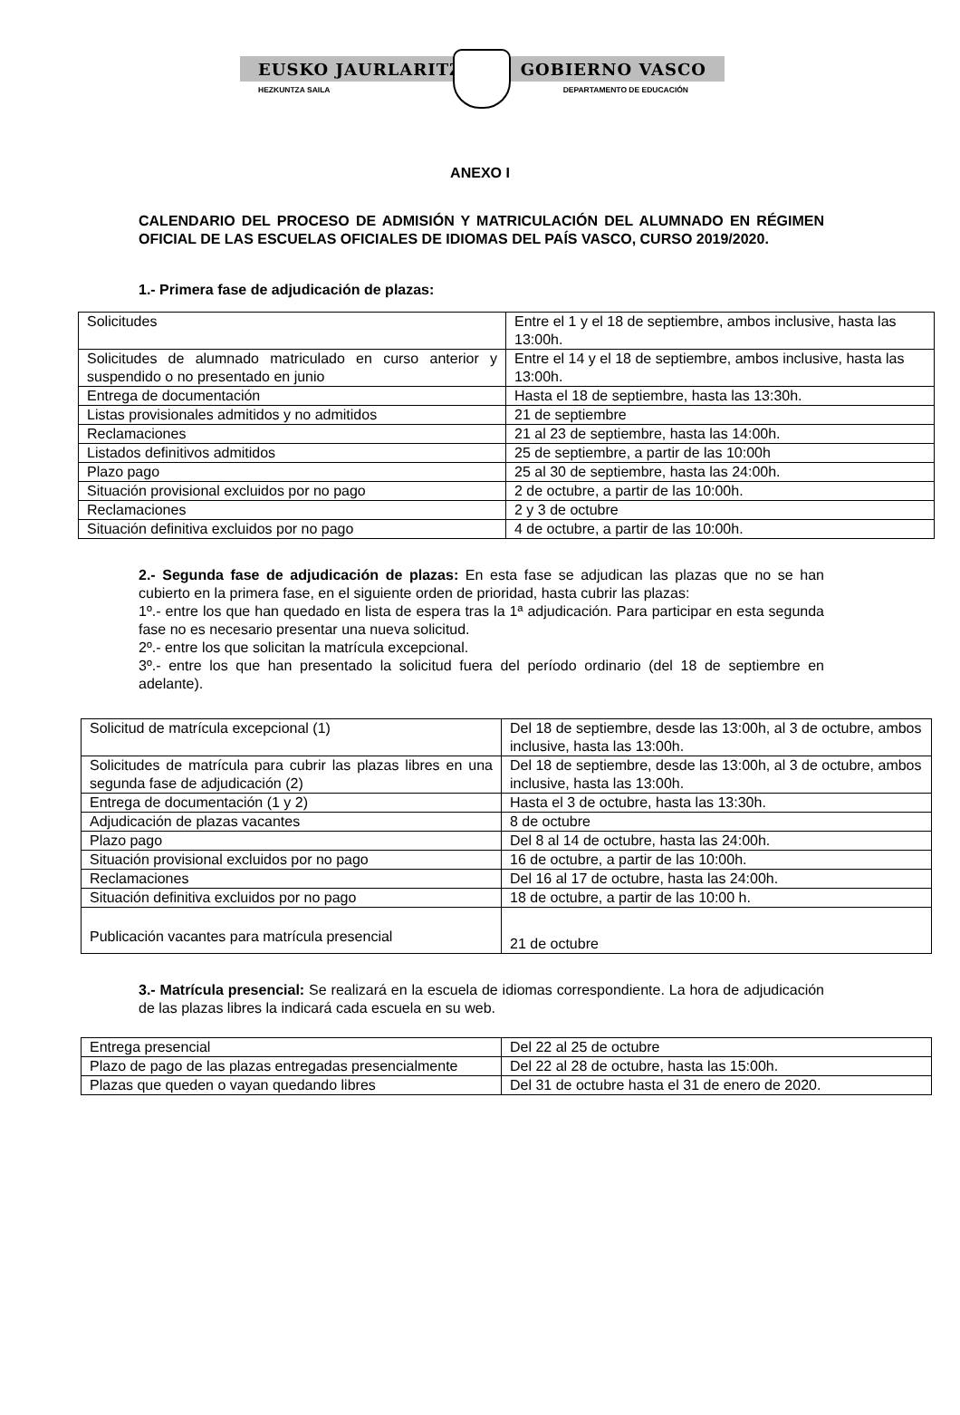EUSKO JAURLARITZA GOBIERNO VASCO
HEZKUNTZA SAILA DEPARTAMENTO DE EDUCACIÓN
ANEXO I
CALENDARIO DEL PROCESO DE ADMISIÓN Y MATRICULACIÓN DEL ALUMNADO EN RÉGIMEN OFICIAL DE LAS ESCUELAS OFICIALES DE IDIOMAS DEL PAÍS VASCO, CURSO 2019/2020.
1.- Primera fase de adjudicación de plazas:
| Solicitudes | Entre el 1 y el 18 de septiembre, ambos inclusive, hasta las 13:00h. |
| Solicitudes de alumnado matriculado en curso anterior y suspendido o no presentado en junio | Entre el 14 y el 18 de septiembre, ambos inclusive, hasta las 13:00h. |
| Entrega de documentación | Hasta el 18 de septiembre, hasta las 13:30h. |
| Listas provisionales admitidos y no admitidos | 21 de septiembre |
| Reclamaciones | 21 al 23 de septiembre, hasta las 14:00h. |
| Listados definitivos admitidos | 25 de septiembre, a partir de las 10:00h |
| Plazo pago | 25 al 30 de septiembre, hasta las 24:00h. |
| Situación provisional excluidos por no pago | 2 de octubre, a partir de las 10:00h. |
| Reclamaciones | 2 y 3 de octubre |
| Situación definitiva excluidos por no pago | 4 de octubre, a partir de las 10:00h. |
2.- Segunda fase de adjudicación de plazas: En esta fase se adjudican las plazas que no se han cubierto en la primera fase, en el siguiente orden de prioridad, hasta cubrir las plazas:
1º.- entre los que han quedado en lista de espera tras la 1ª adjudicación. Para participar en esta segunda fase no es necesario presentar una nueva solicitud.
2º.- entre los que solicitan la matrícula excepcional.
3º.- entre los que han presentado la solicitud fuera del período ordinario (del 18 de septiembre en adelante).
| Solicitud de matrícula excepcional (1) | Del 18 de septiembre, desde las 13:00h, al 3 de octubre, ambos inclusive, hasta las 13:00h. |
| Solicitudes de matrícula para cubrir las plazas libres en una segunda fase de adjudicación (2) | Del 18 de septiembre, desde las 13:00h, al 3 de octubre, ambos inclusive, hasta las 13:00h. |
| Entrega de documentación (1 y 2) | Hasta el 3 de octubre, hasta las 13:30h. |
| Adjudicación de plazas vacantes | 8 de octubre |
| Plazo pago | Del 8 al 14 de octubre, hasta las 24:00h. |
| Situación provisional excluidos por no pago | 16 de octubre, a partir de las 10:00h. |
| Reclamaciones | Del 16 al 17 de octubre, hasta las 24:00h. |
| Situación definitiva excluidos por no pago | 18 de octubre, a partir de las 10:00 h. |
| Publicación vacantes para matrícula presencial | 21 de octubre |
3.- Matrícula presencial: Se realizará en la escuela de idiomas correspondiente. La hora de adjudicación de las plazas libres la indicará cada escuela en su web.
| Entrega presencial | Del 22 al 25 de octubre |
| Plazo de pago de las plazas entregadas presencialmente | Del 22 al 28 de octubre, hasta las 15:00h. |
| Plazas que queden o vayan quedando libres | Del 31 de octubre hasta el 31 de enero de 2020. |